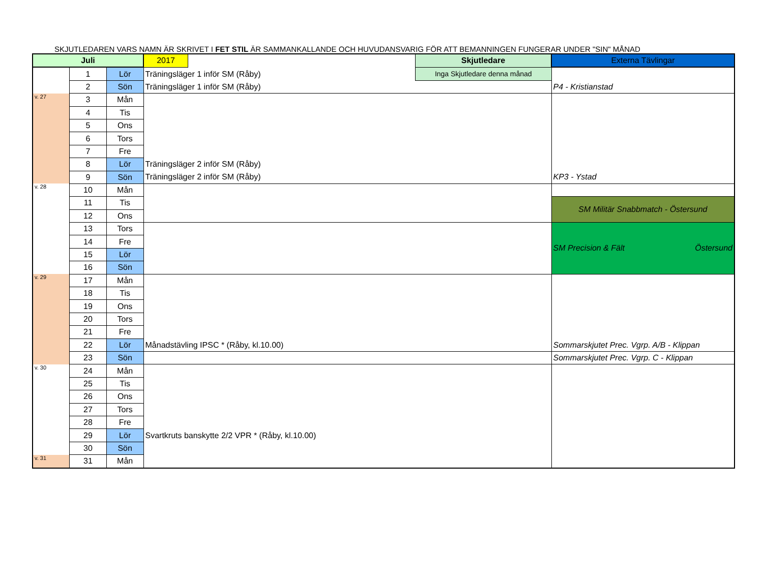SKJUTLEDAREN VARS NAMN ÄR SKRIVET I FET STIL ÄR SAMMANKALLANDE OCH HUVUDANSVARIG FÖR ATT BEMANNINGEN FUNGERAR UNDER "SIN" MÅNAD
| Juli | | | 2017 | | Skjutledare | Externa Tävlingar |
| | 1 | Lör | Träningsläger 1 inför SM (Råby) | | Inga Skjutledare denna månad | |
| | 2 | Sön | Träningsläger 1 inför SM (Råby) | | | P4 - Kristianstad |
| v. 27 | 3 | Mån | | | | |
| | 4 | Tis | | | | |
| | 5 | Ons | | | | |
| | 6 | Tors | | | | |
| | 7 | Fre | | | | |
| | 8 | Lör | Träningsläger 2 inför SM (Råby) | | | |
| | 9 | Sön | Träningsläger 2 inför SM (Råby) | | | KP3 - Ystad |
| v. 28 | 10 | Mån | | | | |
| | 11 | Tis | | | | SM Militär Snabbmatch - Östersund |
| | 12 | Ons | | | | |
| | 13 | Tors | | | | SM Precision & Fält Östersund |
| | 14 | Fre | | | | |
| | 15 | Lör | | | | |
| | 16 | Sön | | | | |
| v. 29 | 17 | Mån | | | | |
| | 18 | Tis | | | | |
| | 19 | Ons | | | | |
| | 20 | Tors | | | | |
| | 21 | Fre | | | | |
| | 22 | Lör | Månadstävling IPSC * (Råby, kl.10.00) | | | Sommarskjutet Prec. Vgrp. A/B - Klippan |
| | 23 | Sön | | | | Sommarskjutet Prec. Vgrp. C - Klippan |
| v. 30 | 24 | Mån | | | | |
| | 25 | Tis | | | | |
| | 26 | Ons | | | | |
| | 27 | Tors | | | | |
| | 28 | Fre | | | | |
| | 29 | Lör | Svartkruts banskytte 2/2 VPR * (Råby, kl.10.00) | | | |
| | 30 | Sön | | | | |
| v. 31 | 31 | Mån | | | | |